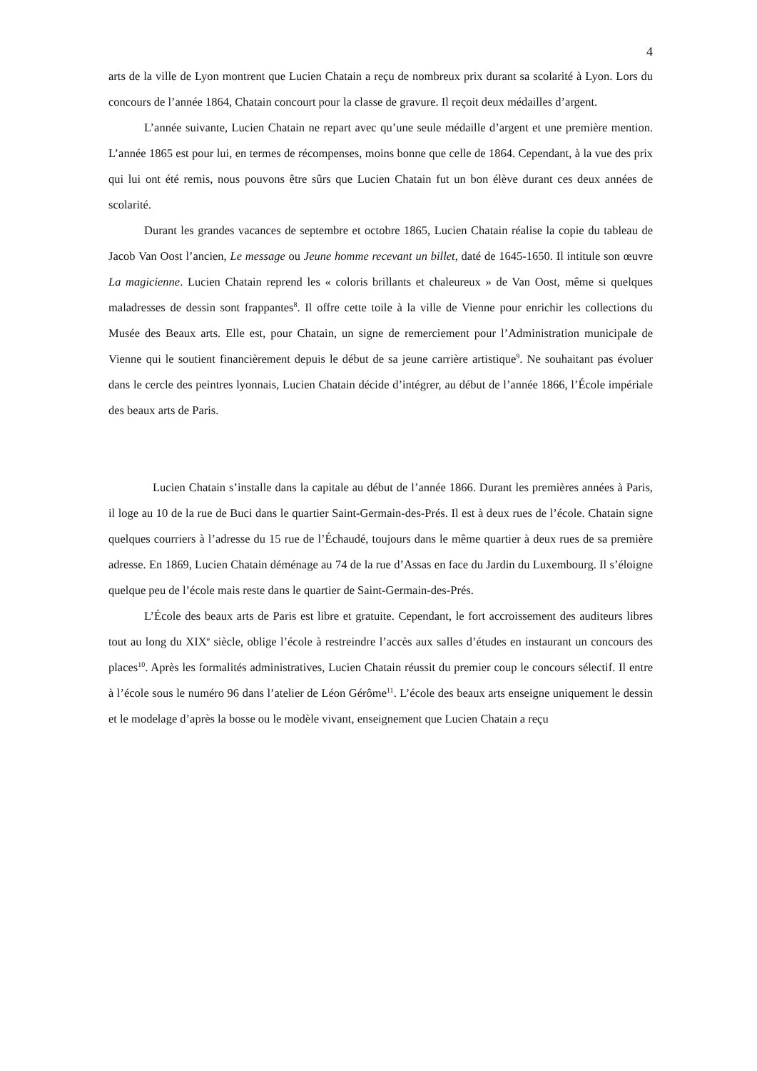4
arts de la ville de Lyon montrent que Lucien Chatain a reçu de nombreux prix durant sa scolarité à Lyon. Lors du concours de l’année 1864, Chatain concourt pour la classe de gravure. Il reçoit deux médailles d’argent.
L’année suivante, Lucien Chatain ne repart avec qu’une seule médaille d’argent et une première mention. L’année 1865 est pour lui, en termes de récompenses, moins bonne que celle de 1864. Cependant, à la vue des prix qui lui ont été remis, nous pouvons être sûrs que Lucien Chatain fut un bon élève durant ces deux années de scolarité.
Durant les grandes vacances de septembre et octobre 1865, Lucien Chatain réalise la copie du tableau de Jacob Van Oost l’ancien, Le message ou Jeune homme recevant un billet, daté de 1645-1650. Il intitule son œuvre La magicienne. Lucien Chatain reprend les « coloris brillants et chaleureux » de Van Oost, même si quelques maladresses de dessin sont frappantes<sup>8</sup>. Il offre cette toile à la ville de Vienne pour enrichir les collections du Musée des Beaux arts. Elle est, pour Chatain, un signe de remerciement pour l’Administration municipale de Vienne qui le soutient financièrement depuis le début de sa jeune carrière artistique<sup>9</sup>. Ne souhaitant pas évoluer dans le cercle des peintres lyonnais, Lucien Chatain décide d’intégrer, au début de l’année 1866, l’École impériale des beaux arts de Paris.
Lucien Chatain s’installe dans la capitale au début de l’année 1866. Durant les premières années à Paris, il loge au 10 de la rue de Buci dans le quartier Saint-Germain-des-Prés. Il est à deux rues de l’école. Chatain signe quelques courriers à l’adresse du 15 rue de l’Échaudé, toujours dans le même quartier à deux rues de sa première adresse. En 1869, Lucien Chatain déménage au 74 de la rue d’Assas en face du Jardin du Luxembourg. Il s’éloigne quelque peu de l’école mais reste dans le quartier de Saint-Germain-des-Prés.
L’École des beaux arts de Paris est libre et gratuite. Cependant, le fort accroissement des auditeurs libres tout au long du XIX<sup>e</sup> siècle, oblige l’école à restreindre l’accès aux salles d’études en instaurant un concours des places<sup>10</sup>. Après les formalités administratives, Lucien Chatain réussit du premier coup le concours sélectif. Il entre à l’école sous le numéro 96 dans l’atelier de Léon Gérôme<sup>11</sup>. L’école des beaux arts enseigne uniquement le dessin et le modelage d’après la bosse ou le modèle vivant, enseignement que Lucien Chatain a reçu